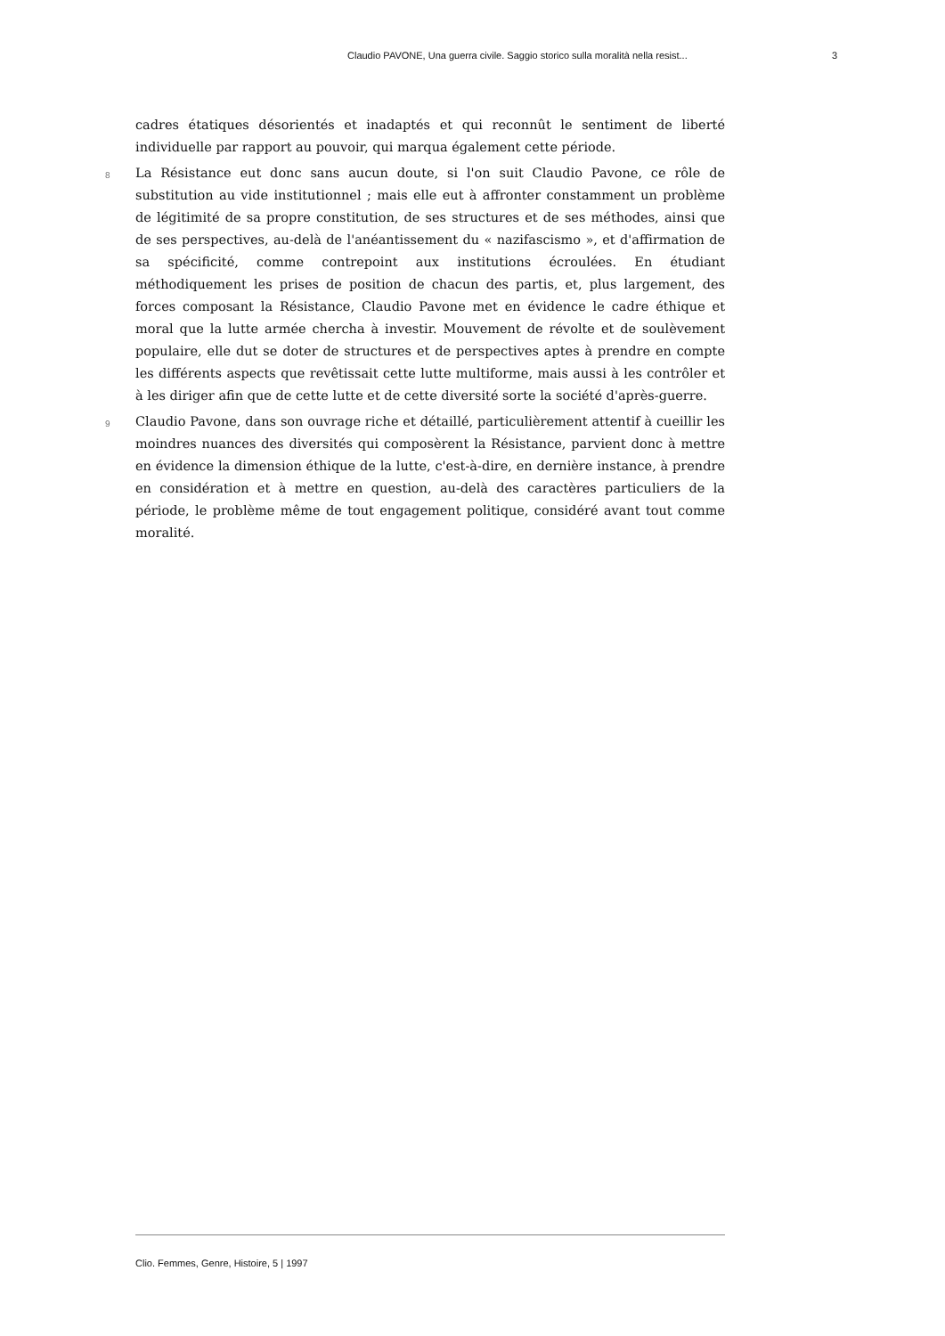Claudio PAVONE, Una guerra civile. Saggio storico sulla moralità nella resist... 3
cadres étatiques désorientés et inadaptés et qui reconnût le sentiment de liberté individuelle par rapport au pouvoir, qui marqua également cette période.
8
La Résistance eut donc sans aucun doute, si l'on suit Claudio Pavone, ce rôle de substitution au vide institutionnel ; mais elle eut à affronter constamment un problème de légitimité de sa propre constitution, de ses structures et de ses méthodes, ainsi que de ses perspectives, au-delà de l'anéantissement du « nazifascismo », et d'affirmation de sa spécificité, comme contrepoint aux institutions écroulées. En étudiant méthodiquement les prises de position de chacun des partis, et, plus largement, des forces composant la Résistance, Claudio Pavone met en évidence le cadre éthique et moral que la lutte armée chercha à investir. Mouvement de révolte et de soulèvement populaire, elle dut se doter de structures et de perspectives aptes à prendre en compte les différents aspects que revêtissait cette lutte multiforme, mais aussi à les contrôler et à les diriger afin que de cette lutte et de cette diversité sorte la société d'après-guerre.
9
Claudio Pavone, dans son ouvrage riche et détaillé, particulièrement attentif à cueillir les moindres nuances des diversités qui composèrent la Résistance, parvient donc à mettre en évidence la dimension éthique de la lutte, c'est-à-dire, en dernière instance, à prendre en considération et à mettre en question, au-delà des caractères particuliers de la période, le problème même de tout engagement politique, considéré avant tout comme moralité.
Clio. Femmes, Genre, Histoire, 5 | 1997